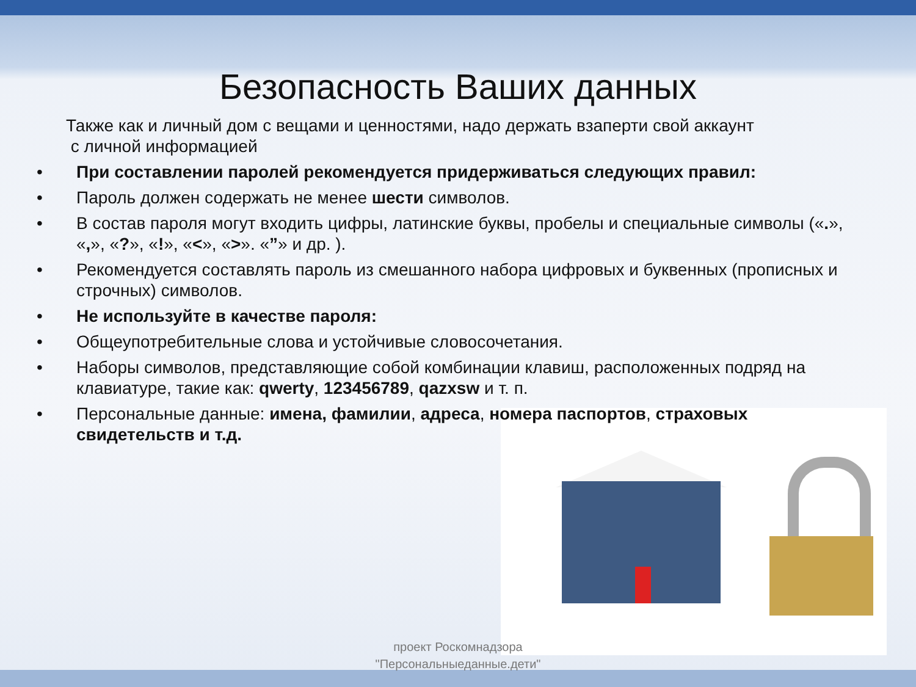Безопасность Ваших данных
Также как и личный дом с вещами и ценностями, надо держать взаперти свой аккаунт
с личной информацией
• При составлении паролей рекомендуется придерживаться следующих правил:
• Пароль должен содержать не менее шести символов.
• В состав пароля могут входить цифры, латинские буквы, пробелы и специальные символы («.», «,», «?», «!», «<», «>». «”» и др. ).
• Рекомендуется составлять пароль из смешанного набора цифровых и буквенных (прописных и строчных) символов.
• Не используйте в качестве пароля:
• Общеупотребительные слова и устойчивые словосочетания.
• Наборы символов, представляющие собой комбинации клавиш, расположенных подряд на клавиатуре, такие как: qwerty, 123456789, qazxsw и т. п.
• Персональные данные: имена, фамилии, адреса, номера паспортов, страховых свидетельств и т.д.
проект Роскомнадзора
"Персональныеданные.дети"